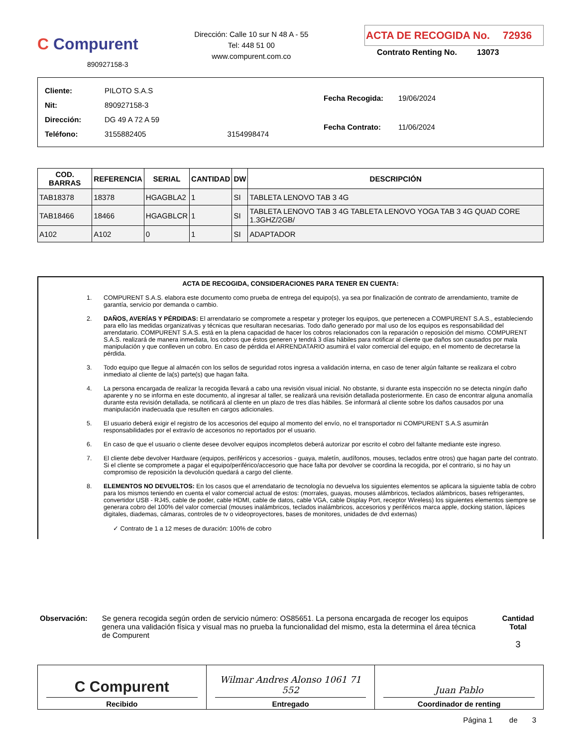C Compurent
890927158-3
Dirección: Calle 10 sur N 48 A - 55
Tel: 448 51 00
www.compurent.com.co
ACTA DE RECOGIDA No. 72936
Contrato Renting No. 13073
| Cliente: | PILOTO S.A.S | |
| Nit: | 890927158-3 | |
| Dirección: | DG 49 A 72 A 59 | |
| Teléfono: | 3155882405 | 3154998474 |
| Fecha Recogida: | 19/06/2024 |
| Fecha Contrato: | 11/06/2024 |
| COD. BARRAS | REFERENCIA | SERIAL | CANTIDAD | DW | DESCRIPCIÓN |
| --- | --- | --- | --- | --- | --- |
| TAB18378 | 18378 | HGAGBLA2 | 1 | SI | TABLETA LENOVO TAB 3 4G |
| TAB18466 | 18466 | HGAGBLCR | 1 | SI | TABLETA LENOVO TAB 3 4G TABLETA LENOVO YOGA TAB 3 4G QUAD CORE 1.3GHZ/2GB/ |
| A102 | A102 | 0 | 1 | SI | ADAPTADOR |
ACTA DE RECOGIDA, CONSIDERACIONES PARA TENER EN CUENTA:
1. COMPURENT S.A.S. elabora este documento como prueba de entrega del equipo(s), ya sea por finalización de contrato de arrendamiento, tramite de garantía, servicio por demanda o cambio.
2. DAÑOS, AVERÍAS Y PÉRDIDAS: El arrendatario se compromete a respetar y proteger los equipos, que pertenecen a COMPURENT S.A.S., estableciendo para ello las medidas organizativas y técnicas que resultaran necesarias. Todo daño generado por mal uso de los equipos es responsabilidad del arrendatario. COMPURENT S.A.S. está en la plena capacidad de hacer los cobros relacionados con la reparación o reposición del mismo. COMPURENT S.A.S. realizará de manera inmediata, los cobros que éstos generen y tendrá 3 días hábiles para notificar al cliente que daños son causados por mala manipulación y que conlleven un cobro. En caso de pérdida el ARRENDATARIO asumirá el valor comercial del equipo, en el momento de decretarse la pérdida.
3. Todo equipo que llegue al almacén con los sellos de seguridad rotos ingresa a validación interna, en caso de tener algún faltante se realizara el cobro inmediato al cliente de la(s) parte(s) que hagan falta.
4. La persona encargada de realizar la recogida llevará a cabo una revisión visual inicial. No obstante, si durante esta inspección no se detecta ningún daño aparente y no se informa en este documento, al ingresar al taller, se realizará una revisión detallada posteriormente. En caso de encontrar alguna anomalía durante esta revisión detallada, se notificará al cliente en un plazo de tres días hábiles. Se informará al cliente sobre los daños causados por una manipulación inadecuada que resulten en cargos adicionales.
5. El usuario deberá exigir el registro de los accesorios del equipo al momento del envío, no el transportador ni COMPURENT S.A.S asumirán responsabilidades por el extravío de accesorios no reportados por el usuario.
6. En caso de que el usuario o cliente desee devolver equipos incompletos deberá autorizar por escrito el cobro del faltante mediante este ingreso.
7. El cliente debe devolver Hardware (equipos, periféricos y accesorios - guaya, maletín, audífonos, mouses, teclados entre otros) que hagan parte del contrato. Si el cliente se compromete a pagar el equipo/periférico/accesorio que hace falta por devolver se coordina la recogida, por el contrario, si no hay un compromiso de reposición la devolución quedará a cargo del cliente.
8. ELEMENTOS NO DEVUELTOS: En los casos que el arrendatario de tecnología no devuelva los siguientes elementos se aplicara la siguiente tabla de cobro para los mismos teniendo en cuenta el valor comercial actual de estos: (morrales, guayas, mouses alámbricos, teclados alámbricos, bases refrigerantes, convertidor USB - RJ45, cable de poder, cable HDMI, cable de datos, cable VGA, cable Display Port, receptor Wireless) los siguientes elementos siempre se generara cobro del 100% del valor comercial (mouses inalámbricos, teclados inalámbricos, accesorios y periféricos marca apple, docking station, lápices digitales, diademas, cámaras, controles de tv o videoproyectores, bases de monitores, unidades de dvd externas)
✓ Contrato de 1 a 12 meses de duración: 100% de cobro
Observación: Se genera recogida según orden de servicio número: OS85651. La persona encargada de recoger los equipos genera una validación física y visual mas no prueba la funcionalidad del mismo, esta la determina el área técnica de Compurent
Cantidad Total
3
C Compurent
Recibido
Wilmar Andres Alonso 1061 71 552
Entregado
Juan Pablo
Coordinador de renting
Página 1 de 3